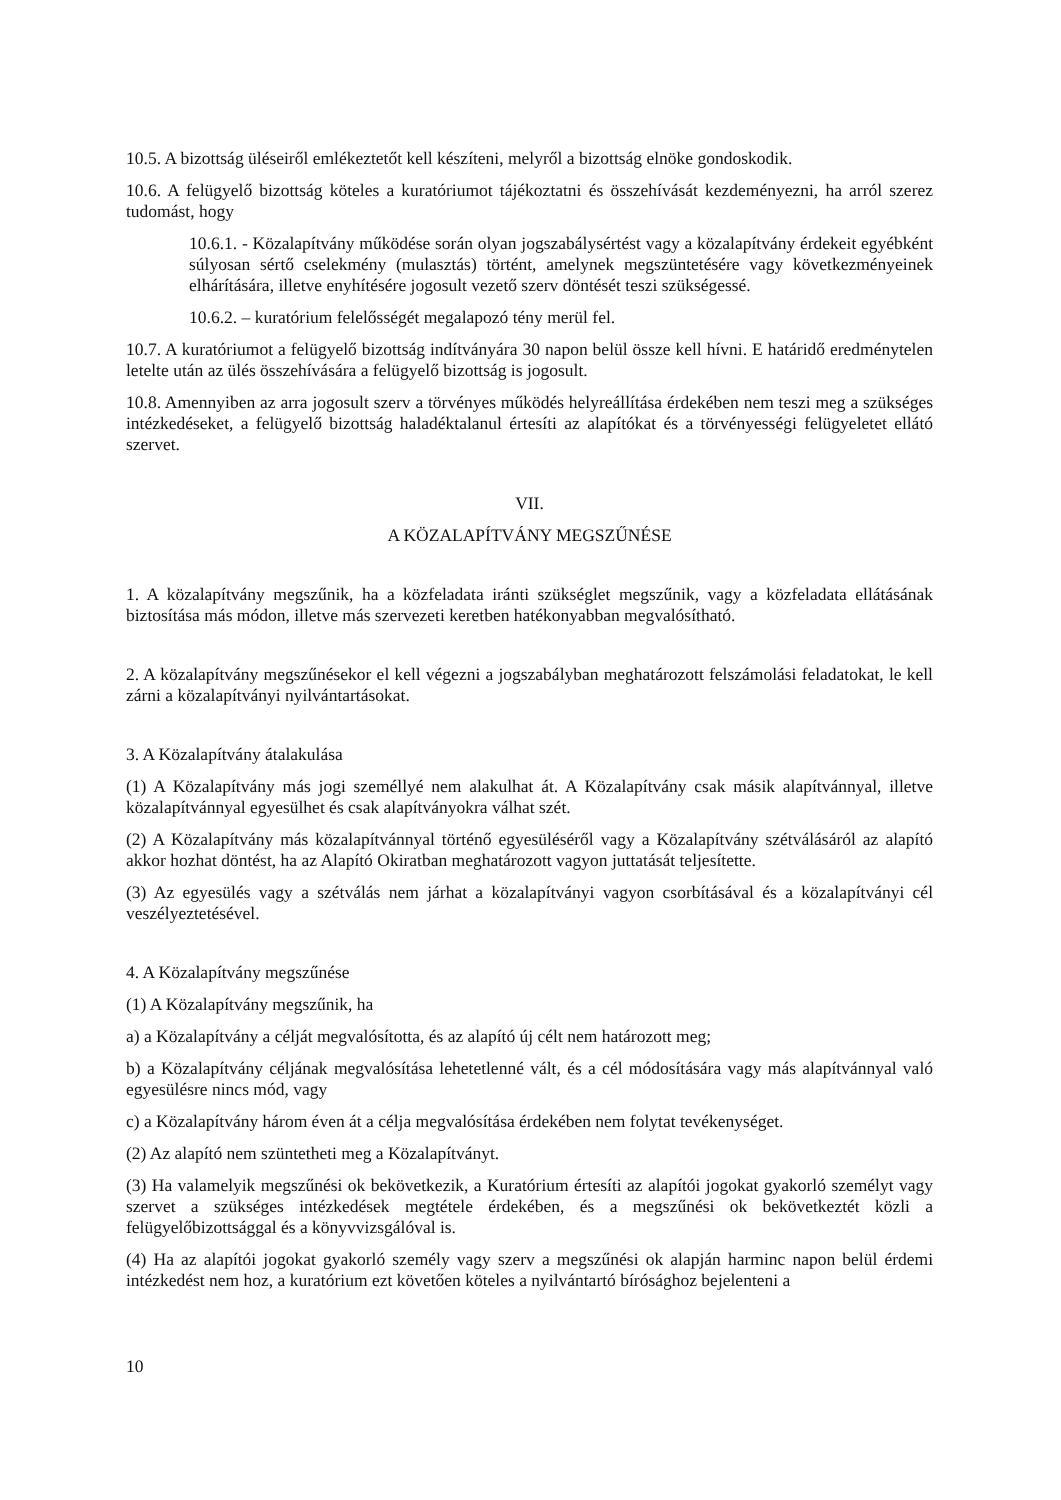10.5. A bizottság üléseiről emlékeztetőt kell készíteni, melyről a bizottság elnöke gondoskodik.
10.6. A felügyelő bizottság köteles a kuratóriumot tájékoztatni és összehívását kezdeményezni, ha arról szerez tudomást, hogy
10.6.1. - Közalapítvány működése során olyan jogszabálysértést vagy a közalapítvány érdekeit egyébként súlyosan sértő cselekmény (mulasztás) történt, amelynek megszüntetésére vagy következményeinek elhárítására, illetve enyhítésére jogosult vezető szerv döntését teszi szükségessé.
10.6.2. – kuratórium felelősségét megalapozó tény merül fel.
10.7. A kuratóriumot a felügyelő bizottság indítványára 30 napon belül össze kell hívni. E határidő eredménytelen letelte után az ülés összehívására a felügyelő bizottság is jogosult.
10.8. Amennyiben az arra jogosult szerv a törvényes működés helyreállítása érdekében nem teszi meg a szükséges intézkedéseket, a felügyelő bizottság haladéktalanul értesíti az alapítókat és a törvényességi felügyeletet ellátó szervet.
VII.
A KÖZALAPÍTVÁNY MEGSZŰNÉSE
1. A közalapítvány megszűnik, ha a közfeladata iránti szükséglet megszűnik, vagy a közfeladata ellátásának biztosítása más módon, illetve más szervezeti keretben hatékonyabban megvalósítható.
2. A közalapítvány megszűnésekor el kell végezni a jogszabályban meghatározott felszámolási feladatokat, le kell zárni a közalapítványi nyilvántartásokat.
3. A Közalapítvány átalakulása
(1) A Közalapítvány más jogi személlyé nem alakulhat át. A Közalapítvány csak másik alapítvánnyal, illetve közalapítvánnyal egyesülhet és csak alapítványokra válhat szét.
(2) A Közalapítvány más közalapítvánnyal történő egyesüléséről vagy a Közalapítvány szétválásáról az alapító akkor hozhat döntést, ha az Alapító Okiratban meghatározott vagyon juttatását teljesítette.
(3) Az egyesülés vagy a szétválás nem járhat a közalapítványi vagyon csorbításával és a közalapítványi cél veszélyeztetésével.
4. A Közalapítvány megszűnése
(1) A Közalapítvány megszűnik, ha
a) a Közalapítvány a célját megvalósította, és az alapító új célt nem határozott meg;
b) a Közalapítvány céljának megvalósítása lehetetlenné vált, és a cél módosítására vagy más alapítvánnyal való egyesülésre nincs mód, vagy
c) a Közalapítvány három éven át a célja megvalósítása érdekében nem folytat tevékenységet.
(2) Az alapító nem szüntetheti meg a Közalapítványt.
(3) Ha valamelyik megszűnési ok bekövetkezik, a Kuratórium értesíti az alapítói jogokat gyakorló személyt vagy szervet a szükséges intézkedések megtétele érdekében, és a megszűnési ok bekövetkeztét közli a felügyelőbizottsággal és a könyvvizsgálóval is.
(4) Ha az alapítói jogokat gyakorló személy vagy szerv a megszűnési ok alapján harminc napon belül érdemi intézkedést nem hoz, a kuratórium ezt követően köteles a nyilvántartó bírósághoz bejelenteni a
10